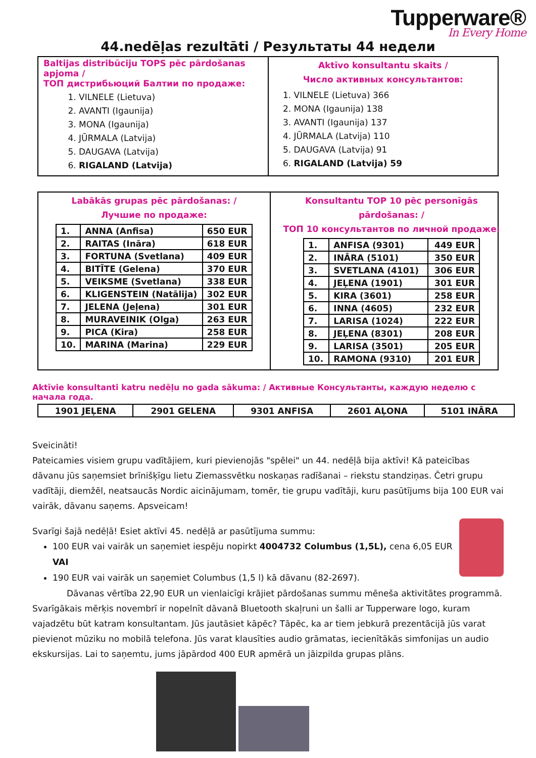Tupperware®
In Every Home
44.nedēļas rezultāti / Результаты 44 недели
Baltijas distribūciju TOPS pēc pārdošanas apjoma /
ТОП дистрибьюций Балтии по продаже:
1. VILNELE (Lietuva)
2. AVANTI (Igaunija)
3. MONA (Igaunija)
4. JŪRMALA (Latvija)
5. DAUGAVA (Latvija)
6. RIGALAND (Latvija)
Aktīvo konsultantu skaits /
Число активных консультантов:
1. VILNELE (Lietuva) 366
2. MONA (Igaunija) 138
3. AVANTI (Igaunija) 137
4. JŪRMALA (Latvija) 110
5. DAUGAVA (Latvija) 91
6. RIGALAND (Latvija) 59
Labākās grupas pēc pārdošanas: /
Лучшие по продаже:
| 1. | ANNA (Anfisa) | 650 EUR |
| 2. | RAITAS (Ināra) | 618 EUR |
| 3. | FORTUNA (Svetlana) | 409 EUR |
| 4. | BITĪTE (Gelena) | 370 EUR |
| 5. | VEIKSME (Svetlana) | 338 EUR |
| 6. | KLIGENSTEIN (Natālija) | 302 EUR |
| 7. | JELENA (Jeļena) | 301 EUR |
| 8. | MURAVEINIK (Olga) | 263 EUR |
| 9. | PICA (Kira) | 258 EUR |
| 10. | MARINA (Marina) | 229 EUR |
Konsultantu TOP 10 pēc personīgās pārdošanas: /
ТОП 10 консультантов по личной продаже:
| 1. | ANFISA (9301) | 449 EUR |
| 2. | INĀRA (5101) | 350 EUR |
| 3. | SVETLANA (4101) | 306 EUR |
| 4. | JEĻENA (1901) | 301 EUR |
| 5. | KIRA (3601) | 258 EUR |
| 6. | INNA (4605) | 232 EUR |
| 7. | LARISA (1024) | 222 EUR |
| 8. | JEĻENA (8301) | 208 EUR |
| 9. | LARISA (3501) | 205 EUR |
| 10. | RAMONA (9310) | 201 EUR |
Aktīvie konsultanti katru nedēļu no gada sākuma: / Активные Консультанты, каждую неделю с начала года.
| 1901 JEĻENA | 2901 GELENA | 9301 ANFISA | 2601 AĻONA | 5101 INĀRA |
Sveicināti!
Pateicamies visiem grupu vadītājiem, kuri pievienojās "spēlei" un 44. nedēļā bija aktīvi! Kā pateicības dāvanu jūs saņemsiet brīnišķīgu lietu Ziemassvētku noskaņas radīšanai – riekstu standziņas. Četri grupu vadītāji, diemžēl, neatsaucās Nordic aicinājumam, tomēr, tie grupu vadītāji, kuru pasūtījums bija 100 EUR vai vairāk, dāvanu saņems. Apsveicam!
Svarīgi šajā nedēļā! Esiet aktīvi 45. nedēļā ar pasūtījuma summu:
100 EUR vai vairāk un saņemiet iespēju nopirkt 4004732 Columbus (1,5L), cena 6,05 EUR VAI
190 EUR vai vairāk un saņemiet Columbus (1,5 l) kā dāvanu (82-2697).
Dāvanas vērtība 22,90 EUR un vienlaicīgi krājiet pārdošanas summu mēneša aktivitātes programmā.
Svarīgākais mērķis novembrī ir nopelnīt dāvanā Bluetooth skaļruni un šalli ar Tupperware logo, kuram vajadzētu būt katram konsultantam. Jūs jautāsiet kāpēc? Tāpēc, ka ar tiem jebkurā prezentācijā jūs varat pievienot mūziku no mobilā telefona. Jūs varat klausīties audio grāmatas, iecienītākās simfonijas un audio ekskursijas. Lai to saņemtu, jums jāpārdod 400 EUR apmērā un jāizpilda grupas plāns.